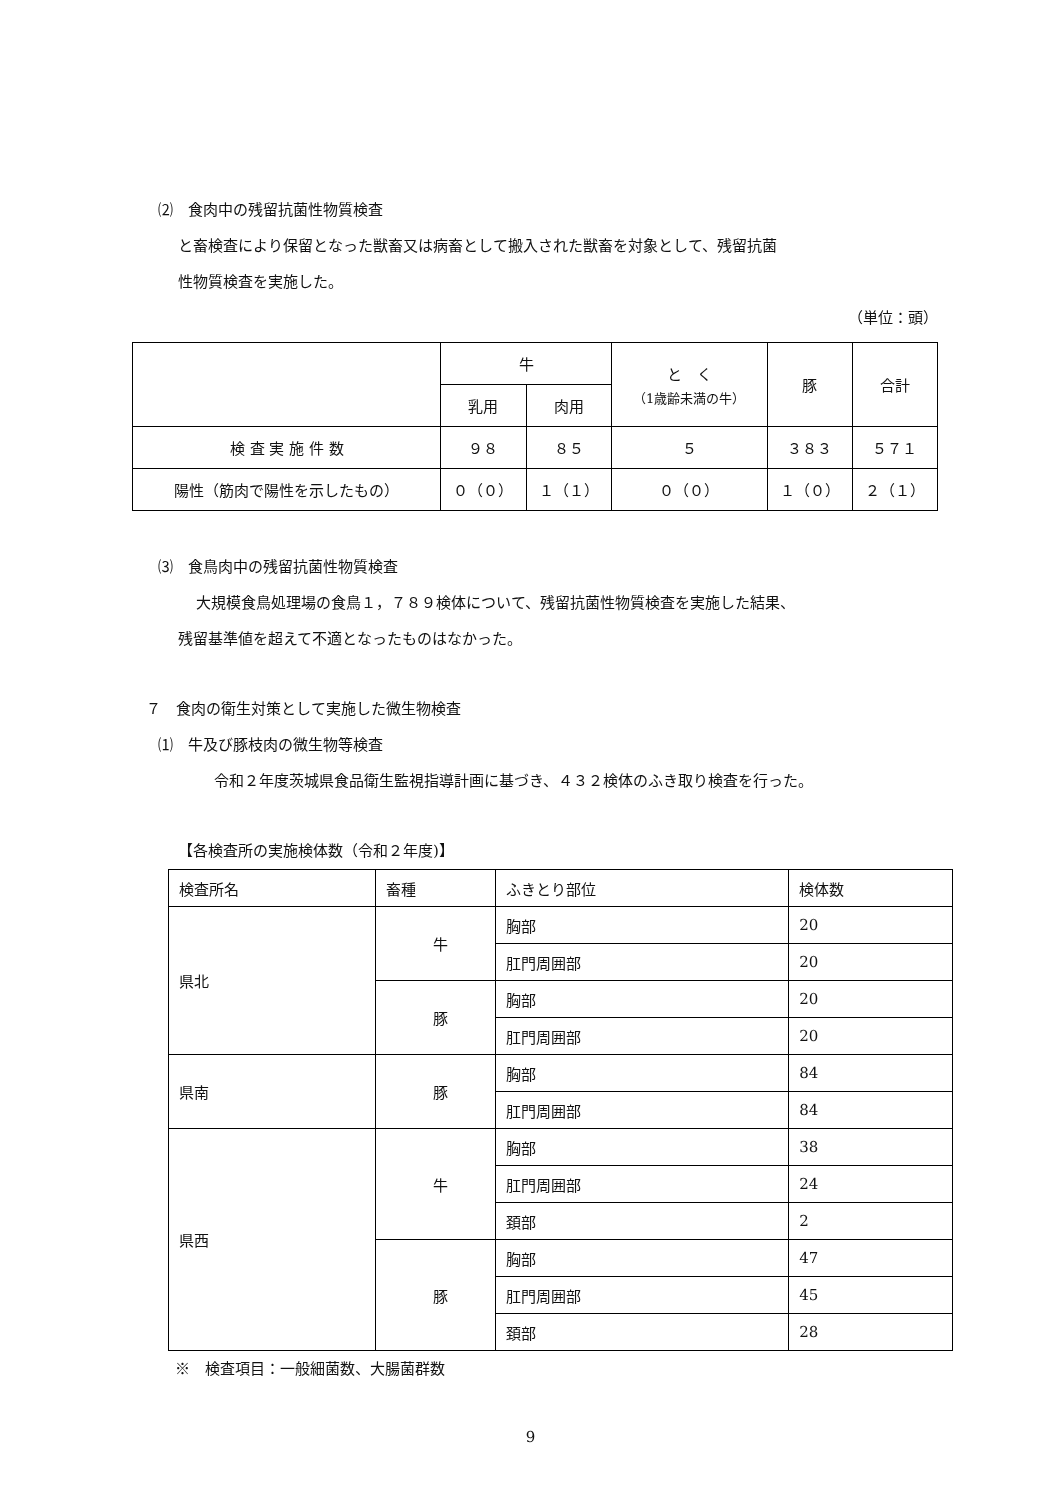⑵　食肉中の残留抗菌性物質検査
と畜検査により保留となった獣畜又は病畜として搬入された獣畜を対象として、残留抗菌
性物質検査を実施した。
（単位：頭）
| | 牛 | | と く （1歳齢未満の牛） | 豚 | 合計 |
| --- | --- | --- | --- | --- | --- |
| | 乳用 | 肉用 | | | |
| 検 査 実 施 件 数 | ９８ | ８５ | ５ | ３８３ | ５７１ |
| 陽性（筋肉で陽性を示したもの） | ０（０） | １（１） | ０（０） | １（０） | ２（１） |
⑶　食鳥肉中の残留抗菌性物質検査
大規模食鳥処理場の食鳥１，７８９検体について、残留抗菌性物質検査を実施した結果、
残留基準値を超えて不適となったものはなかった。
７　食肉の衛生対策として実施した微生物検査
⑴　牛及び豚枝肉の微生物等検査
令和２年度茨城県食品衛生監視指導計画に基づき、４３２検体のふき取り検査を行った。
【各検査所の実施検体数（令和２年度)】
| 検査所名 | 畜種 | ふきとり部位 | 検体数 |
| --- | --- | --- | --- |
| 県北 | 牛 | 胸部 | 20 |
| | | 肛門周囲部 | 20 |
| | 豚 | 胸部 | 20 |
| | | 肛門周囲部 | 20 |
| 県南 | 豚 | 胸部 | 84 |
| | | 肛門周囲部 | 84 |
| 県西 | 牛 | 胸部 | 38 |
| | | 肛門周囲部 | 24 |
| | | 頚部 | 2 |
| | 豚 | 胸部 | 47 |
| | | 肛門周囲部 | 45 |
| | | 頚部 | 28 |
※　検査項目：一般細菌数、大腸菌群数
9